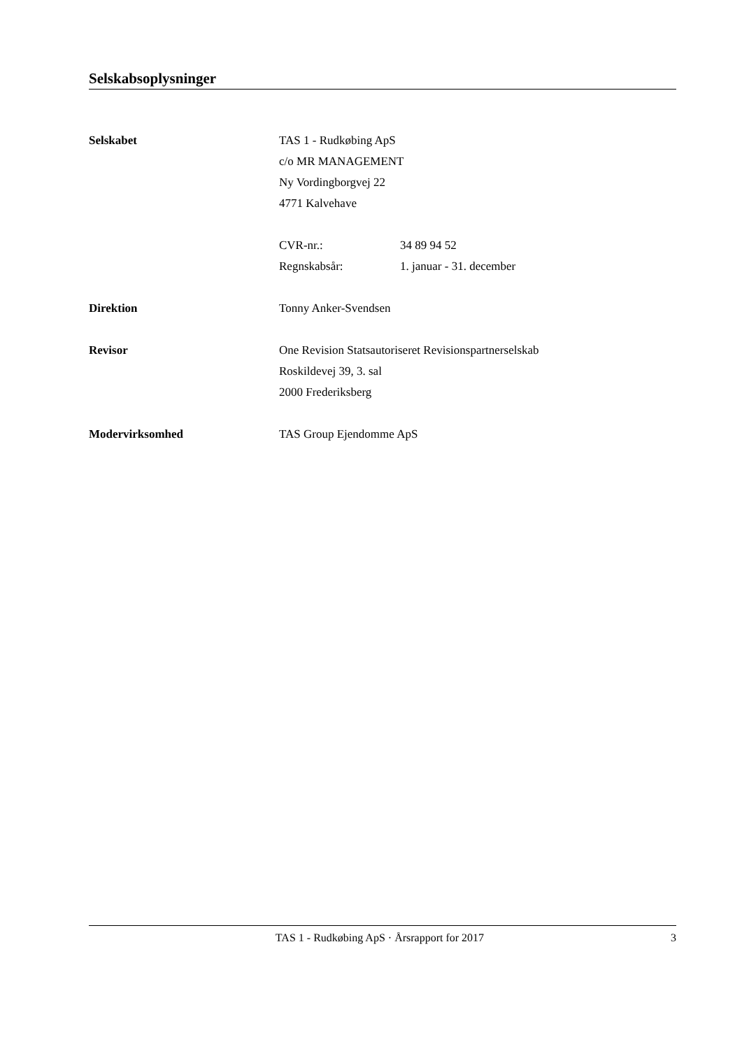Selskabsoplysninger
Selskabet TAS 1 - Rudkøbing ApS
c/o MR MANAGEMENT
Ny Vordingborgvej 22
4771 Kalvehave
CVR-nr.: 34 89 94 52
Regnskabsår: 1. januar - 31. december
Direktion Tonny Anker-Svendsen
Revisor One Revision Statsautoriseret Revisionspartnerselskab
Roskildevej 39, 3. sal
2000 Frederiksberg
Modervirksomhed TAS Group Ejendomme ApS
TAS 1 - Rudkøbing ApS · Årsrapport for 2017
3